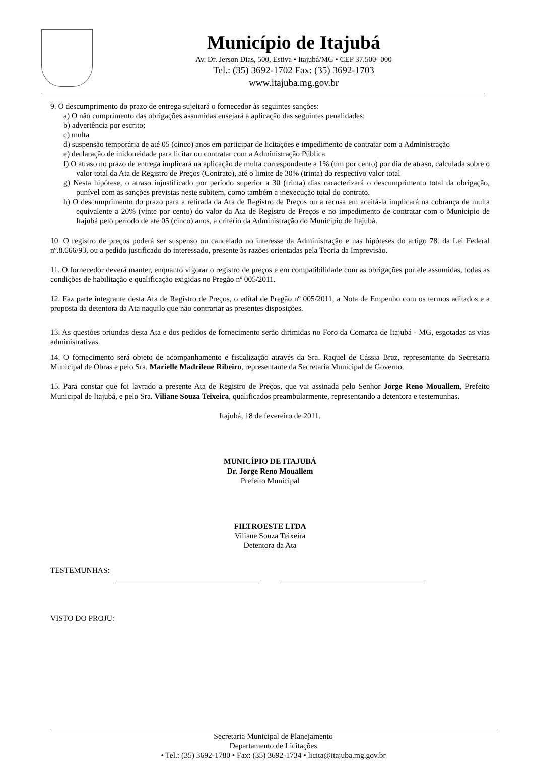Município de Itajubá
Av. Dr. Jerson Dias, 500, Estiva • Itajubá/MG • CEP 37.500- 000
Tel.: (35) 3692-1702 Fax: (35) 3692-1703
www.itajuba.mg.gov.br
9. O descumprimento do prazo de entrega sujeitará o fornecedor às seguintes sanções:
a) O não cumprimento das obrigações assumidas ensejará a aplicação das seguintes penalidades:
b) advertência por escrito;
c) multa
d) suspensão temporária de até 05 (cinco) anos em participar de licitações e impedimento de contratar com a Administração
e) declaração de inidoneidade para licitar ou contratar com a Administração Pública
f) O atraso no prazo de entrega implicará na aplicação de multa correspondente a 1% (um por cento) por dia de atraso, calculada sobre o valor total da Ata de Registro de Preços (Contrato), até o limite de 30% (trinta) do respectivo valor total
g) Nesta hipótese, o atraso injustificado por período superior a 30 (trinta) dias caracterizará o descumprimento total da obrigação, punível com as sanções previstas neste subitem, como também a inexecução total do contrato.
h) O descumprimento do prazo para a retirada da Ata de Registro de Preços ou a recusa em aceitá-la implicará na cobrança de multa equivalente a 20% (vinte por cento) do valor da Ata de Registro de Preços e no impedimento de contratar com o Municipio de Itajubá pelo período de até 05 (cinco) anos, a critério da Administração do Município de Itajubá.
10. O registro de preços poderá ser suspenso ou cancelado no interesse da Administração e nas hipóteses do artigo 78. da Lei Federal nº.8.666/93, ou a pedido justificado do interessado, presente às razões orientadas pela Teoria da Imprevisão.
11. O fornecedor deverá manter, enquanto vigorar o registro de preços e em compatibilidade com as obrigações por ele assumidas, todas as condições de habilitação e qualificação exigidas no Pregão nº 005/2011.
12. Faz parte integrante desta Ata de Registro de Preços, o edital de Pregão nº 005/2011, a Nota de Empenho com os termos aditados e a proposta da detentora da Ata naquilo que não contrariar as presentes disposições.
13. As questões oriundas desta Ata e dos pedidos de fornecimento serão dirimidas no Foro da Comarca de Itajubá - MG, esgotadas as vias administrativas.
14. O fornecimento será objeto de acompanhamento e fiscalização através da Sra. Raquel de Cássia Braz, representante da Secretaria Municipal de Obras e pelo Sra. Marielle Madrilene Ribeiro, representante da Secretaria Municipal de Governo.
15. Para constar que foi lavrado a presente Ata de Registro de Preços, que vai assinada pelo Senhor Jorge Reno Mouallem, Prefeito Municipal de Itajubá, e pelo Sra. Viliane Souza Teixeira, qualificados preambularmente, representando a detentora e testemunhas.
Itajubá, 18 de fevereiro de 2011.
MUNICÍPIO DE ITAJUBÁ
Dr. Jorge Reno Mouallem
Prefeito Municipal
FILTROESTE LTDA
Viliane Souza Teixeira
Detentora da Ata
TESTEMUNHAS:
VISTO DO PROJU:
Secretaria Municipal de Planejamento
Departamento de Licitações
• Tel.: (35) 3692-1780 • Fax: (35) 3692-1734 • licita@itajuba.mg.gov.br